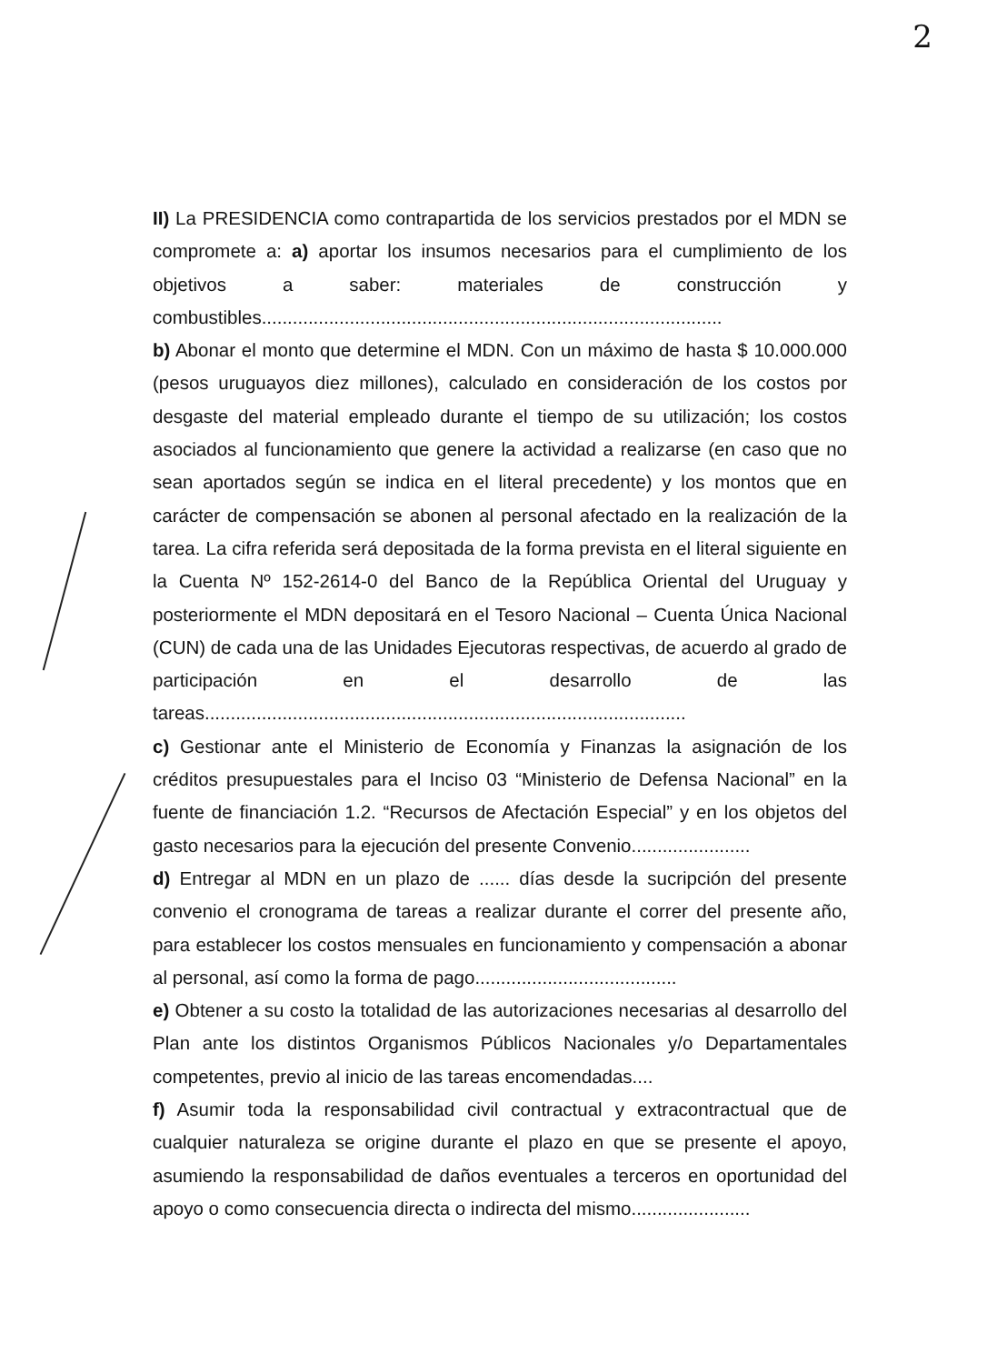2
II) La PRESIDENCIA como contrapartida de los servicios prestados por el MDN se compromete a: a) aportar los insumos necesarios para el cumplimiento de los objetivos a saber: materiales de construcción y combustibles.........................................................................................
b) Abonar el monto que determine el MDN. Con un máximo de hasta $ 10.000.000 (pesos uruguayos diez millones), calculado en consideración de los costos por desgaste del material empleado durante el tiempo de su utilización; los costos asociados al funcionamiento que genere la actividad a realizarse (en caso que no sean aportados según se indica en el literal precedente) y los montos que en carácter de compensación se abonen al personal afectado en la realización de la tarea. La cifra referida será depositada de la forma prevista en el literal siguiente en la Cuenta Nº 152-2614-0 del Banco de la República Oriental del Uruguay y posteriormente el MDN depositará en el Tesoro Nacional – Cuenta Única Nacional (CUN) de cada una de las Unidades Ejecutoras respectivas, de acuerdo al grado de participación en el desarrollo de las tareas.............................................................................................
c) Gestionar ante el Ministerio de Economía y Finanzas la asignación de los créditos presupuestales para el Inciso 03 “Ministerio de Defensa Nacional” en la fuente de financiación 1.2. “Recursos de Afectación Especial” y en los objetos del gasto necesarios para la ejecución del presente Convenio.......................
d) Entregar al MDN en un plazo de ...... días desde la sucripción del presente convenio el cronograma de tareas a realizar durante el correr del presente año, para establecer los costos mensuales en funcionamiento y compensación a abonar al personal, así como la forma de pago.......................................
e) Obtener a su costo la totalidad de las autorizaciones necesarias al desarrollo del Plan ante los distintos Organismos Públicos Nacionales y/o Departamentales competentes, previo al inicio de las tareas encomendadas....
f) Asumir toda la responsabilidad civil contractual y extracontractual que de cualquier naturaleza se origine durante el plazo en que se presente el apoyo, asumiendo la responsabilidad de daños eventuales a terceros en oportunidad del apoyo o como consecuencia directa o indirecta del mismo.......................